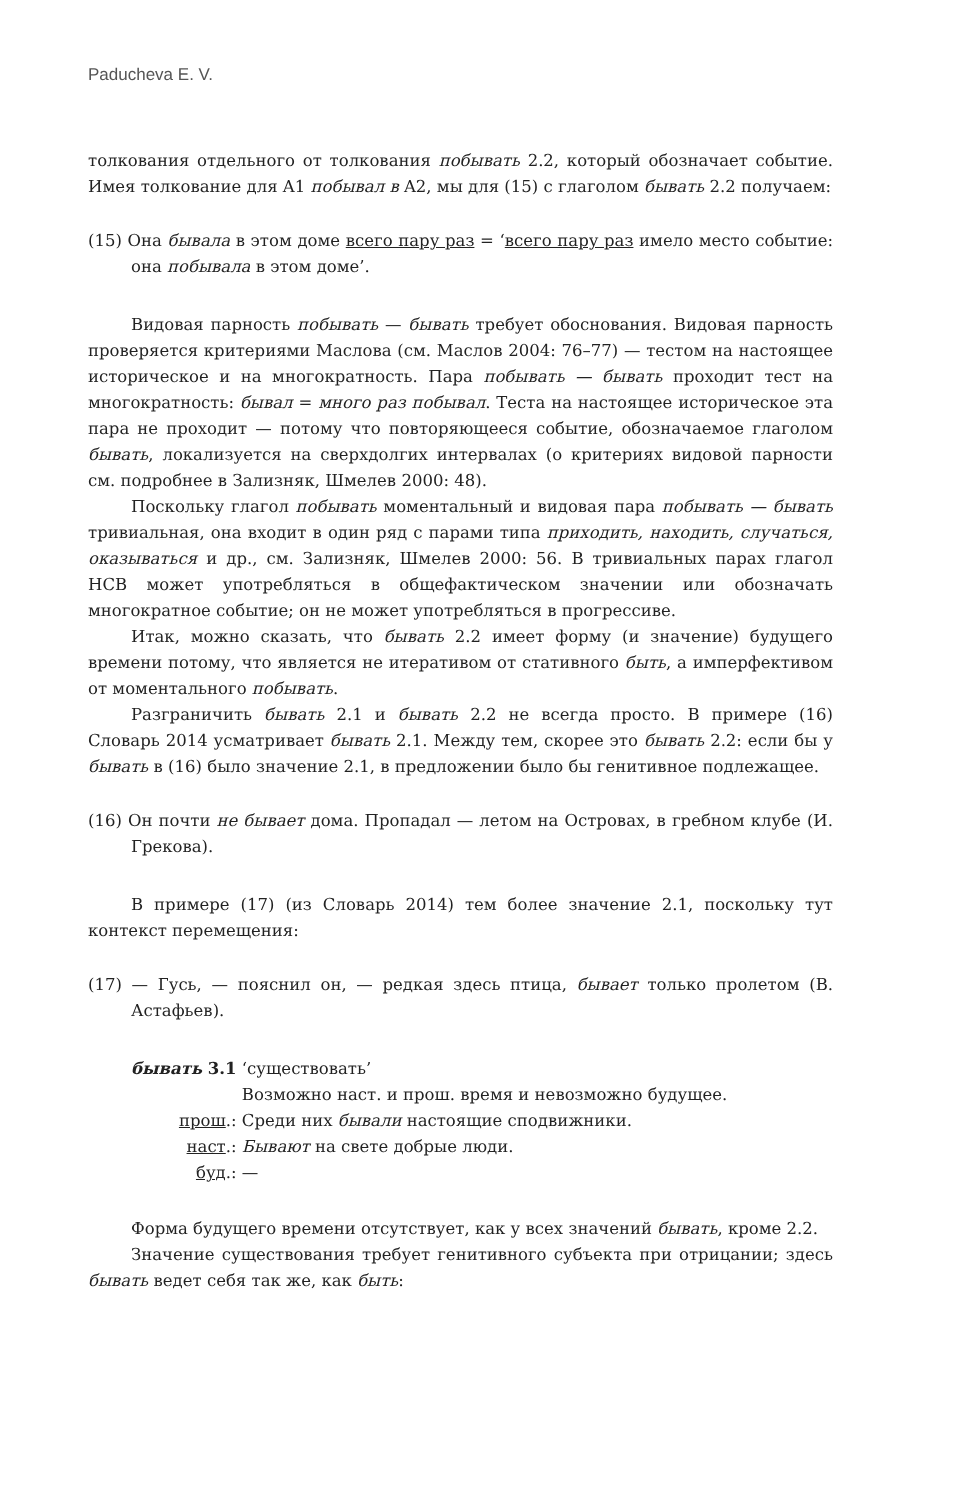Paducheva E. V.
толкования отдельного от толкования побывать 2.2, который обозначает событие. Имея толкование для A1 побывал в A2, мы для (15) с глаголом бывать 2.2 получаем:
(15) Она бывала в этом доме всего пару раз = ‘всего пару раз имело место событие: она побывала в этом доме’.
Видовая парность побывать — бывать требует обоснования. Видовая парность проверяется критериями Маслова (см. Маслов 2004: 76–77) — тестом на настоящее историческое и на многократность. Пара побывать — бывать проходит тест на многократность: бывал = много раз побывал. Теста на настоящее историческое эта пара не проходит — потому что повторяющееся событие, обозначаемое глаголом бывать, локализуется на сверхдолгих интервалах (о критериях видовой парности см. подробнее в Зализняк, Шмелев 2000: 48).
Поскольку глагол побывать моментальный и видовая пара побывать — бывать тривиальная, она входит в один ряд с парами типа приходить, находить, случаться, оказываться и др., см. Зализняк, Шмелев 2000: 56. В тривиальных парах глагол НСВ может употребляться в общефактическом значении или обозначать многократное событие; он не может употребляться в прогрессиве.
Итак, можно сказать, что бывать 2.2 имеет форму (и значение) будущего времени потому, что является не итеративом от стативного быть, а имперфективом от моментального побывать.
Разграничить бывать 2.1 и бывать 2.2 не всегда просто. В примере (16) Словарь 2014 усматривает бывать 2.1. Между тем, скорее это бывать 2.2: если бы у бывать в (16) было значение 2.1, в предложении было бы генитивное подлежащее.
(16) Он почти не бывает дома. Пропадал — летом на Островах, в гребном клубе (И. Грекова).
В примере (17) (из Словарь 2014) тем более значение 2.1, поскольку тут контекст перемещения:
(17) — Гусь, — пояснил он, — редкая здесь птица, бывает только пролетом (В. Астафьев).
| бывать 3.1 | ‘существовать’ |
| | Возможно наст. и прош. время и невозможно будущее. |
| прош .: | Среди них бывали настоящие сподвижники. |
| наст .: | Бывают на свете добрые люди. |
| буд .: | — |
Форма будущего времени отсутствует, как у всех значений бывать, кроме 2.2.
Значение существования требует генитивного субъекта при отрицании; здесь бывать ведет себя так же, как быть: